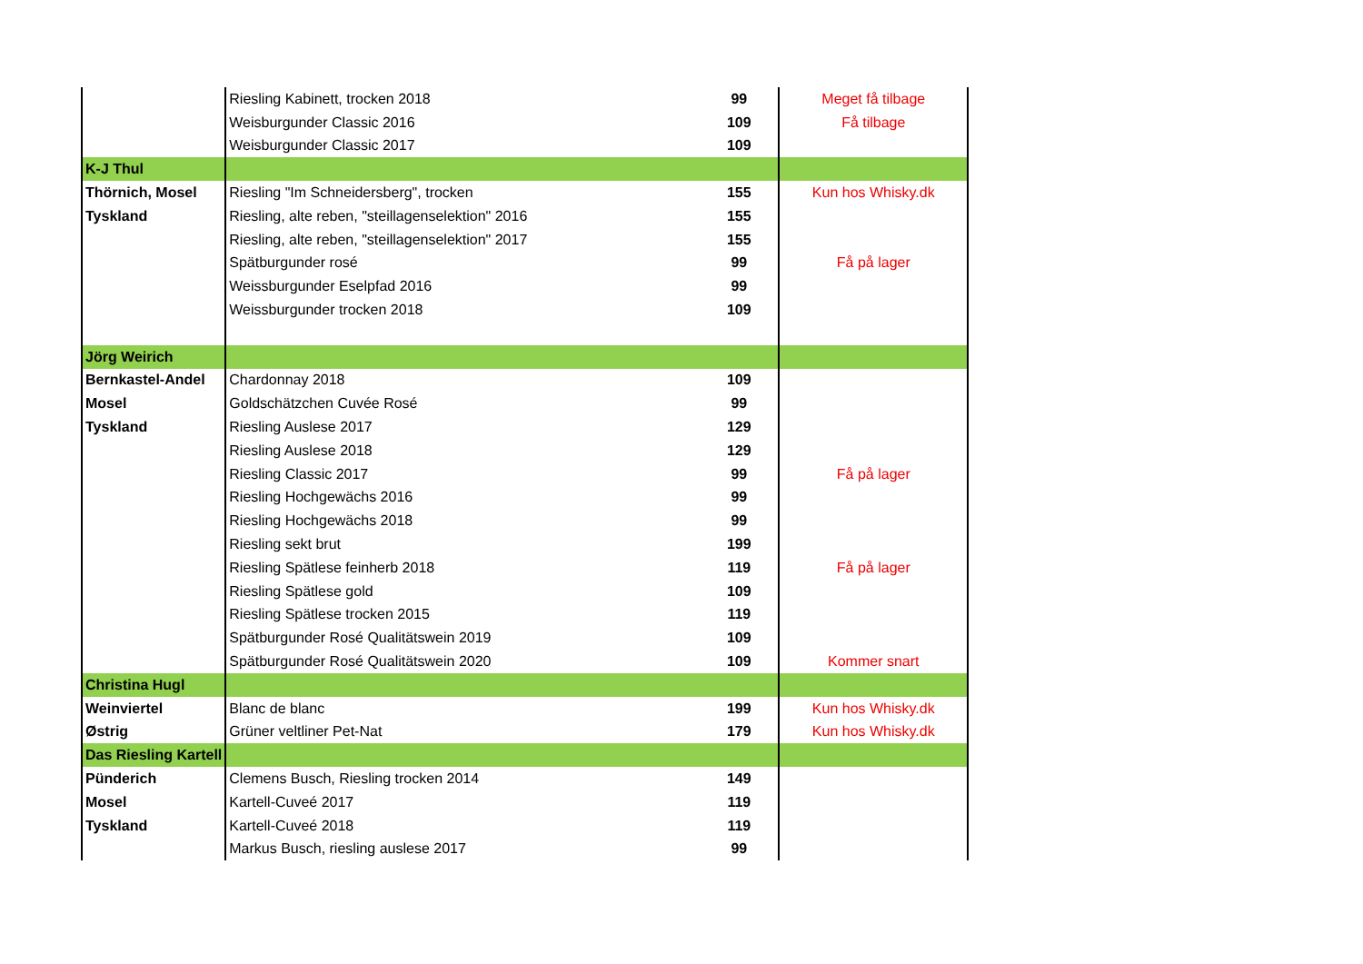| | Riesling Kabinett, trocken 2018 | 99 | Meget få tilbage |
| | Weisburgunder Classic 2016 | 109 | Få tilbage |
| | Weisburgunder Classic 2017 | 109 | |
| K-J Thul | | | |
| Thörnich, Mosel | Riesling "Im Schneidersberg", trocken | 155 | Kun hos Whisky.dk |
| Tyskland | Riesling, alte reben, "steillagenselektion" 2016 | 155 | |
| | Riesling, alte reben, "steillagenselektion" 2017 | 155 | |
| | Spätburgunder rosé | 99 | Få på lager |
| | Weissburgunder Eselpfad 2016 | 99 | |
| | Weissburgunder trocken 2018 | 109 | |
| Jörg Weirich | | | |
| Bernkastel-Andel | Chardonnay 2018 | 109 | |
| Mosel | Goldschätzchen Cuvée Rosé | 99 | |
| Tyskland | Riesling Auslese 2017 | 129 | |
| | Riesling Auslese 2018 | 129 | |
| | Riesling Classic 2017 | 99 | Få på lager |
| | Riesling Hochgewächs 2016 | 99 | |
| | Riesling Hochgewächs 2018 | 99 | |
| | Riesling sekt brut | 199 | |
| | Riesling Spätlese feinherb 2018 | 119 | Få på lager |
| | Riesling Spätlese gold | 109 | |
| | Riesling Spätlese trocken 2015 | 119 | |
| | Spätburgunder Rosé Qualitätswein 2019 | 109 | |
| | Spätburgunder Rosé Qualitätswein 2020 | 109 | Kommer snart |
| Christina Hugl | | | |
| Weinviertel | Blanc de blanc | 199 | Kun hos Whisky.dk |
| Østrig | Grüner veltliner Pet-Nat | 179 | Kun hos Whisky.dk |
| Das Riesling Kartell | | | |
| Pünderich | Clemens Busch, Riesling trocken 2014 | 149 | |
| Mosel | Kartell-Cuveé 2017 | 119 | |
| Tyskland | Kartell-Cuveé 2018 | 119 | |
| | Markus Busch, riesling auslese 2017 | 99 | |